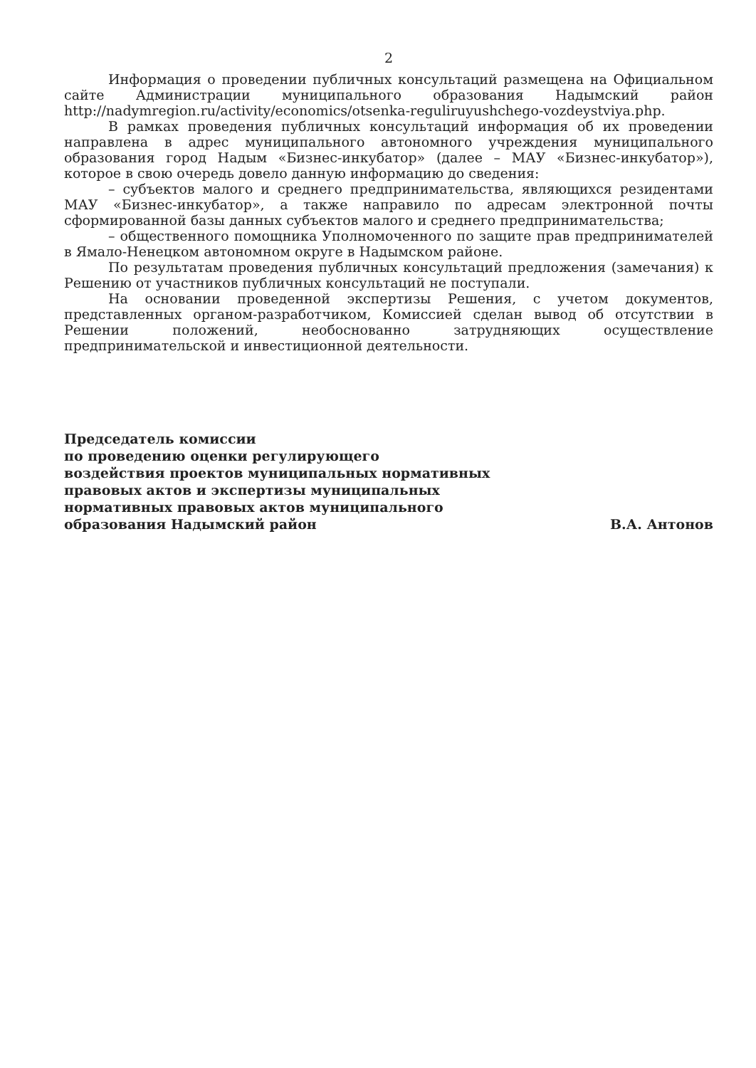2
Информация о проведении публичных консультаций размещена на Официальном сайте Администрации муниципального образования Надымский район http://nadymregion.ru/activity/economics/otsenka-reguliruyushchego-vozdeystviya.php.
В рамках проведения публичных консультаций информация об их проведении направлена в адрес муниципального автономного учреждения муниципального образования город Надым «Бизнес-инкубатор» (далее – МАУ «Бизнес-инкубатор»), которое в свою очередь довело данную информацию до сведения:
– субъектов малого и среднего предпринимательства, являющихся резидентами МАУ «Бизнес-инкубатор», а также направило по адресам электронной почты сформированной базы данных субъектов малого и среднего предпринимательства;
– общественного помощника Уполномоченного по защите прав предпринимателей в Ямало-Ненецком автономном округе в Надымском районе.
По результатам проведения публичных консультаций предложения (замечания) к Решению от участников публичных консультаций не поступали.
На основании проведенной экспертизы Решения, с учетом документов, представленных органом-разработчиком, Комиссией сделан вывод об отсутствии в Решении положений, необоснованно затрудняющих осуществление предпринимательской и инвестиционной деятельности.
Председатель комиссии
по проведению оценки регулирующего
воздействия проектов муниципальных нормативных
правовых актов и экспертизы муниципальных
нормативных правовых актов муниципального
образования Надымский район
В.А. Антонов